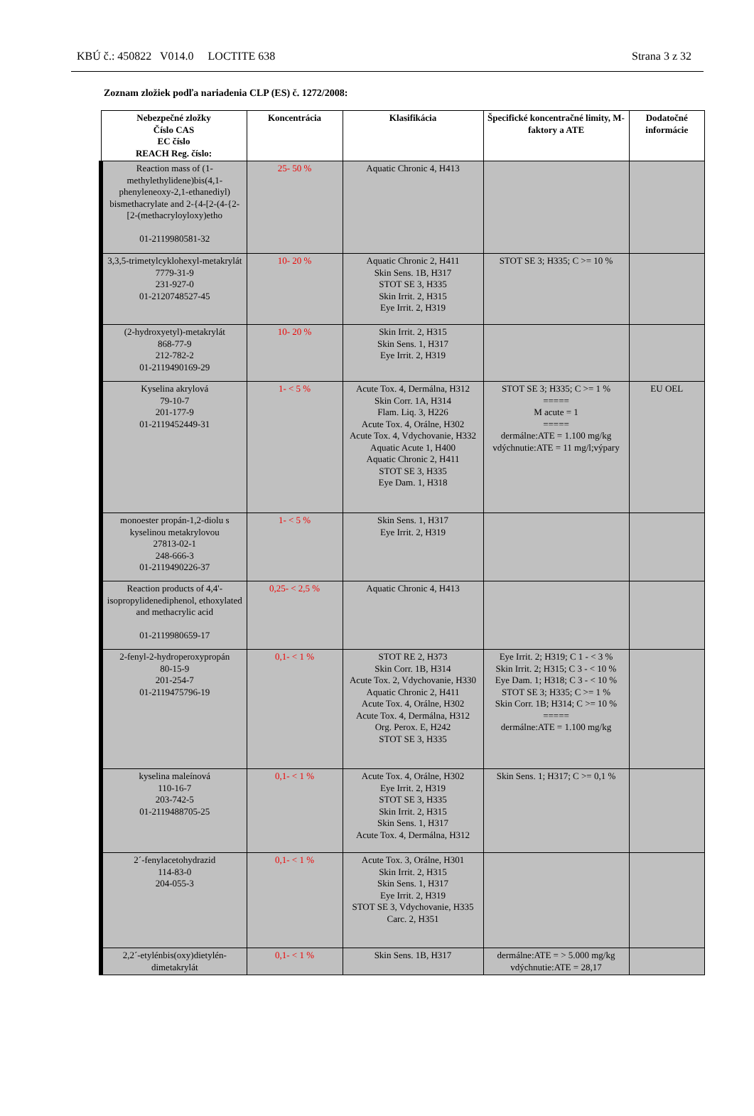KBÚ č.: 450822 V014.0 LOCTITE 638 Strana 3 z 32
Zoznam zložiek podľa nariadenia CLP (ES) č. 1272/2008:
| Nebezpečné zložky Číslo CAS EC číslo REACH Reg. číslo: | Koncentrácia | Klasifikácia | Špecifické koncentračné limity, M-faktory a ATE | Dodatočné informácie |
| --- | --- | --- | --- | --- |
| Reaction mass of (1-methylethylidene)bis(4,1-phenyleneoxy-2,1-ethanediyl) bismethacrylate and 2-{4-[2-(4-{2-[2-(methacryloyloxy)etho 01-2119980581-32 | 25- 50 % | Aquatic Chronic 4, H413 | | |
| 3,3,5-trimetylcyklohexyl-metakrylát 7779-31-9 231-927-0 01-2120748527-45 | 10- 20 % | Aquatic Chronic 2, H411 Skin Sens. 1B, H317 STOT SE 3, H335 Skin Irrit. 2, H315 Eye Irrit. 2, H319 | STOT SE 3; H335; C >= 10 % | |
| (2-hydroxyetyl)-metakrylát 868-77-9 212-782-2 01-2119490169-29 | 10- 20 % | Skin Irrit. 2, H315 Skin Sens. 1, H317 Eye Irrit. 2, H319 | | |
| Kyselina akrylová 79-10-7 201-177-9 01-2119452449-31 | 1- < 5 % | Acute Tox. 4, Dermálna, H312 Skin Corr. 1A, H314 Flam. Liq. 3, H226 Acute Tox. 4, Orálne, H302 Acute Tox. 4, Vdychovanie, H332 Aquatic Acute 1, H400 Aquatic Chronic 2, H411 STOT SE 3, H335 Eye Dam. 1, H318 | STOT SE 3; H335; C >= 1 % ===== M acute = 1 ===== dermálne:ATE = 1.100 mg/kg vdýchnutie:ATE = 11 mg/l;výpary | EU OEL |
| monoester propán-1,2-diolu s kyselinou metakrylovou 27813-02-1 248-666-3 01-2119490226-37 | 1- < 5 % | Skin Sens. 1, H317 Eye Irrit. 2, H319 | | |
| Reaction products of 4,4'-isopropylidenediphenol, ethoxylated and methacrylic acid 01-2119980659-17 | 0,25- < 2,5 % | Aquatic Chronic 4, H413 | | |
| 2-fenyl-2-hydroperoxypropán 80-15-9 201-254-7 01-2119475796-19 | 0,1- < 1 % | STOT RE 2, H373 Skin Corr. 1B, H314 Acute Tox. 2, Vdychovanie, H330 Aquatic Chronic 2, H411 Acute Tox. 4, Orálne, H302 Acute Tox. 4, Dermálna, H312 Org. Perox. E, H242 STOT SE 3, H335 | Eye Irrit. 2; H319; C 1 - < 3 % Skin Irrit. 2; H315; C 3 - < 10 % Eye Dam. 1; H318; C 3 - < 10 % STOT SE 3; H335; C >= 1 % Skin Corr. 1B; H314; C >= 10 % ===== dermálne:ATE = 1.100 mg/kg | |
| kyselina maleínová 110-16-7 203-742-5 01-2119488705-25 | 0,1- < 1 % | Acute Tox. 4, Orálne, H302 Eye Irrit. 2, H319 STOT SE 3, H335 Skin Irrit. 2, H315 Skin Sens. 1, H317 Acute Tox. 4, Dermálna, H312 | Skin Sens. 1; H317; C >= 0,1 % | |
| 2´-fenylacetohydrazid 114-83-0 204-055-3 | 0,1- < 1 % | Acute Tox. 3, Orálne, H301 Skin Irrit. 2, H315 Skin Sens. 1, H317 Eye Irrit. 2, H319 STOT SE 3, Vdychovanie, H335 Carc. 2, H351 | | |
| 2,2´-etylénbis(oxy)dietylén-dimetakrylát | 0,1- < 1 % | Skin Sens. 1B, H317 | dermálne:ATE = > 5.000 mg/kg vdýchnutie:ATE = 28,17 | |